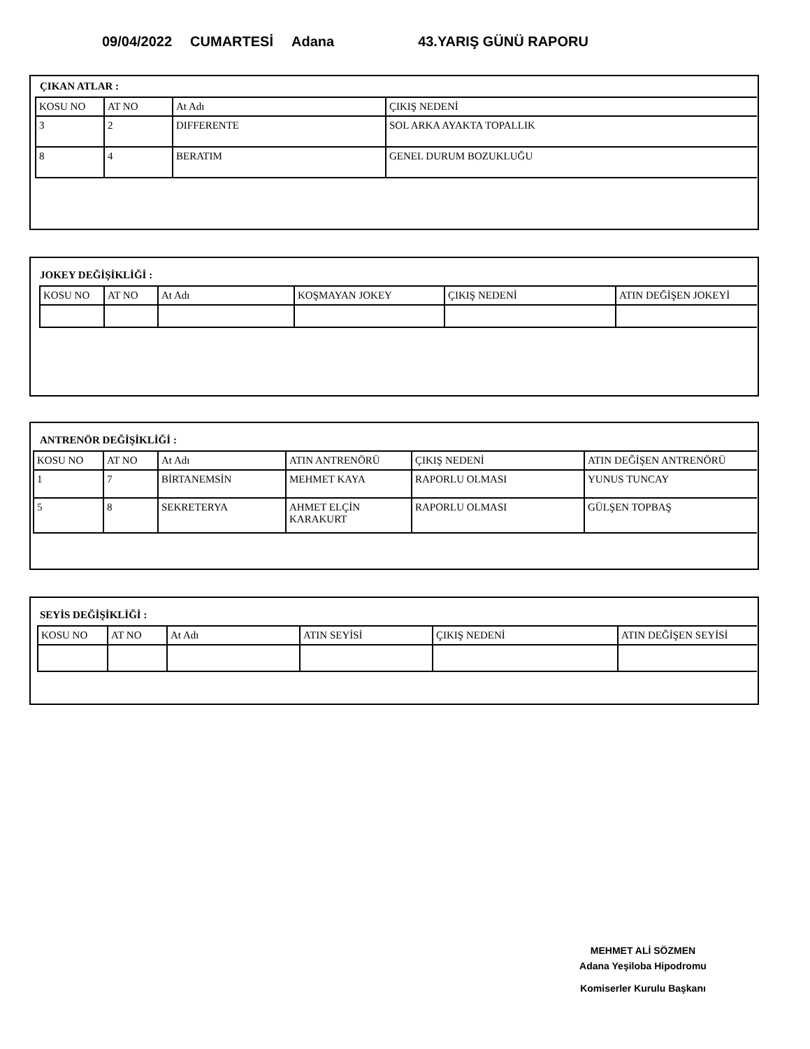09/04/2022 CUMARTESİ Adana 43.YARIŞ GÜNÜ RAPORU
ÇIKAN ATLAR :
| KOSU NO | AT NO | At Adı | ÇIKIŞ NEDENİ |
| 3 | 2 | DIFFERENTE | SOL ARKA AYAKTA TOPALLIK |
| 8 | 4 | BERATIM | GENEL DURUM BOZUKLUĞU |
JOKEY DEĞİŞİKLİĞİ :
| KOSU NO | AT NO | At Adı | KOŞMAYAN JOKEY | ÇIKIŞ NEDENİ | ATIN DEĞİŞEN JOKEYİ |
ANTRENÖR DEĞİŞİKLİĞİ :
| KOSU NO | AT NO | At Adı | ATIN ANTRENÖRÜ | ÇIKIŞ NEDENİ | ATIN DEĞİŞEN ANTRENÖRÜ |
| 1 | 7 | BİRTANEMSİN | MEHMET KAYA | RAPORLU OLMASI | YUNUS TUNCAY |
| 5 | 8 | SEKRETERYA | AHMET ELÇİN KARAKURT | RAPORLU OLMASI | GÜLŞEN TOPBAŞ |
SEYİS DEĞİŞİKLİĞİ :
| KOSU NO | AT NO | At Adı | ATIN SEYİSİ | ÇIKIŞ NEDENİ | ATIN DEĞİŞEN SEYİSİ |
MEHMET ALİ SÖZMEN
Adana Yeşiloba Hipodromu
Komiserler Kurulu Başkanı